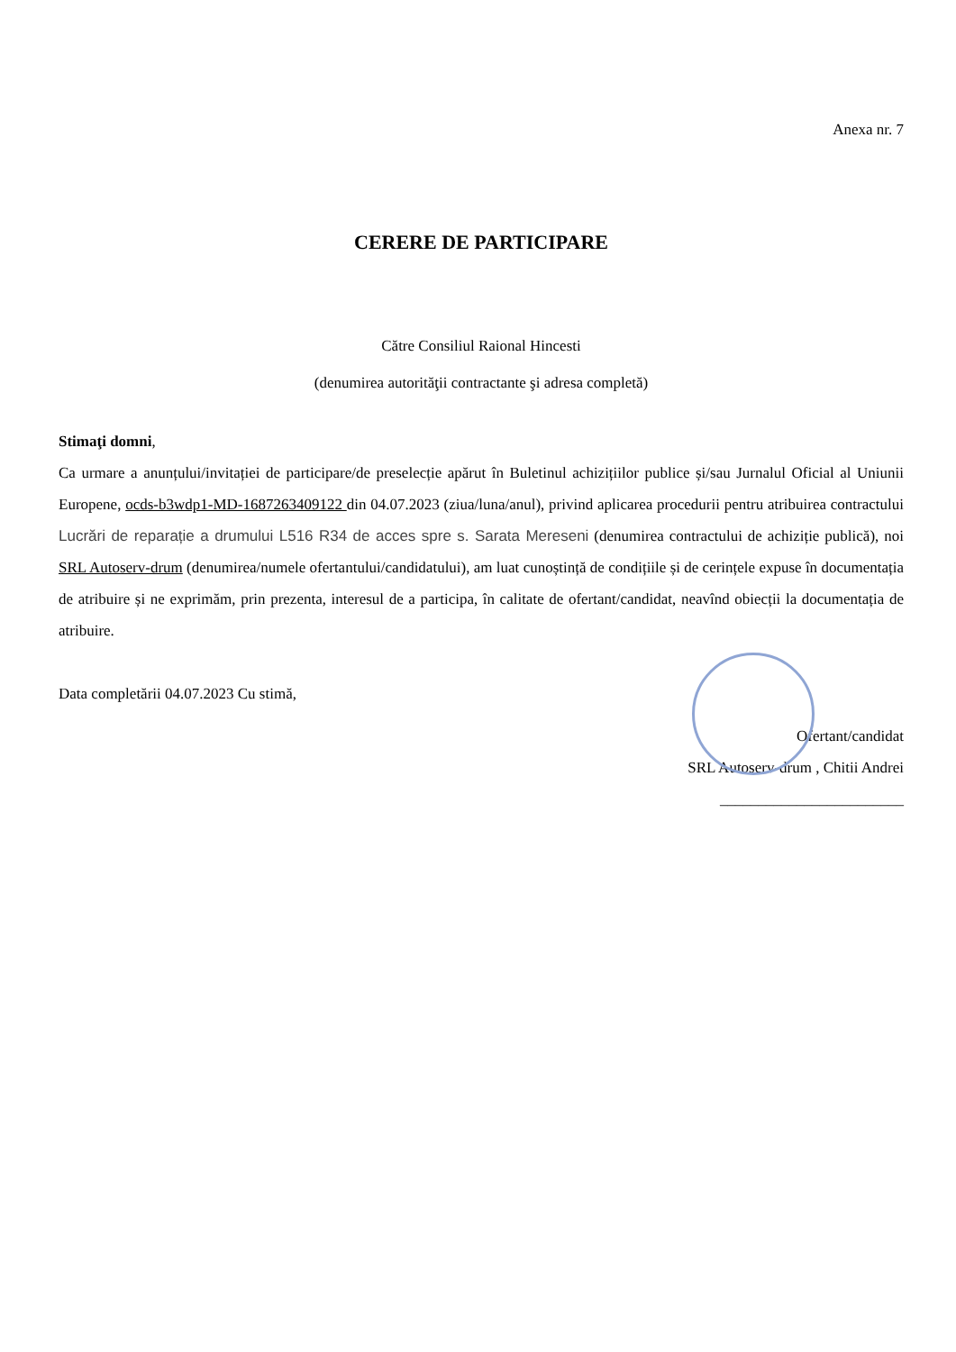Anexa nr. 7
CERERE DE PARTICIPARE
Către Consiliul Raional Hincesti
(denumirea autorităţii contractante şi adresa completă)
Stimaţi domni,
Ca urmare a anunțului/invitației de participare/de preselecție apărut în Buletinul achizițiilor publice și/sau Jurnalul Oficial al Uniunii Europene, ocds-b3wdp1-MD-1687263409122 din 04.07.2023 (ziua/luna/anul), privind aplicarea procedurii pentru atribuirea contractului Lucrări de reparație a drumului L516 R34 de acces spre s. Sarata Mereseni (denumirea contractului de achiziție publică), noi SRL Autoserv-drum (denumirea/numele ofertantului/candidatului), am luat cunoștință de condițiile și de cerințele expuse în documentația de atribuire și ne exprimăm, prin prezenta, interesul de a participa, în calitate de ofertant/candidat, neavînd obiecții la documentația de atribuire.
Data completării 04.07.2023 Cu stimă,
Ofertant/candidat
SRL Autoserv-drum , Chitii Andrei
________________________